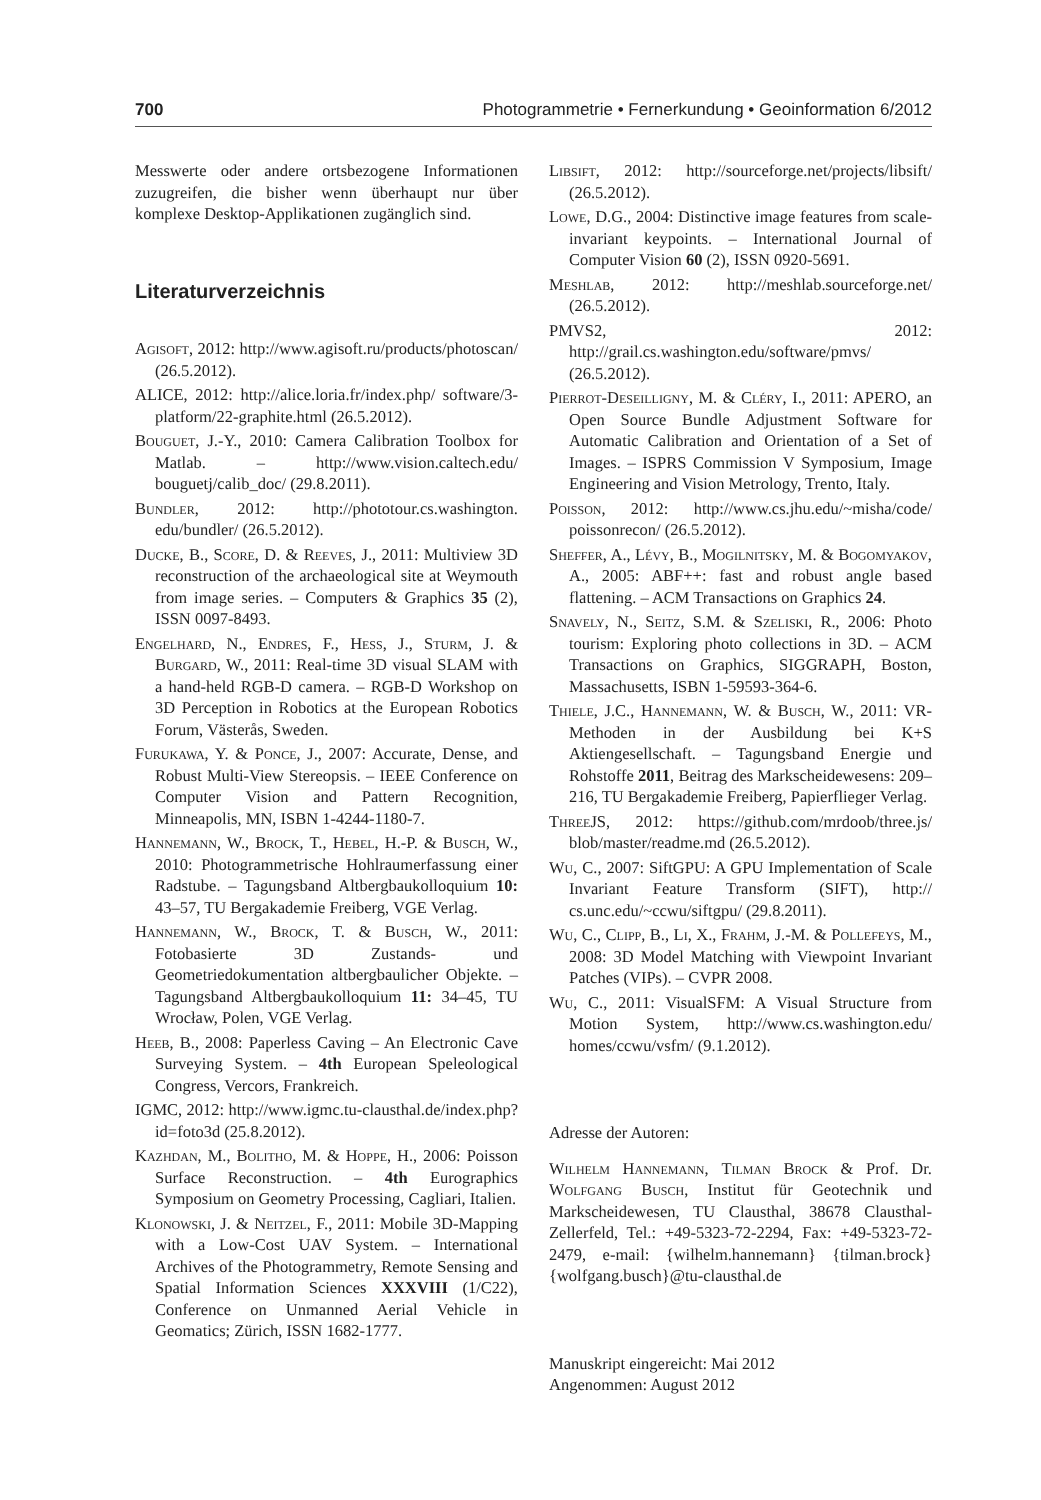700 Photogrammetrie • Fernerkundung • Geoinformation 6/2012
Messwerte oder andere ortsbezogene Informationen zuzugreifen, die bisher wenn überhaupt nur über komplexe Desktop-Applikationen zugänglich sind.
Literaturverzeichnis
Agisoft, 2012: http://www.agisoft.ru/products/photoscan/ (26.5.2012).
ALICE, 2012: http://alice.loria.fr/index.php/ software/3-platform/22-graphite.html (26.5.2012).
Bouguet, J.-Y., 2010: Camera Calibration Toolbox for Matlab. – http://www.vision.caltech.edu/ bouguetj/calib_doc/ (29.8.2011).
Bundler, 2012: http://phototour.cs.washington. edu/bundler/ (26.5.2012).
Ducke, B., Score, D. & Reeves, J., 2011: Multiview 3D reconstruction of the archaeological site at Weymouth from image series. – Computers & Graphics 35 (2), ISSN 0097-8493.
Engelhard, N., Endres, F., Hess, J., Sturm, J. & Burgard, W., 2011: Real-time 3D visual SLAM with a hand-held RGB-D camera. – RGB-D Workshop on 3D Perception in Robotics at the European Robotics Forum, Västerås, Sweden.
Furukawa, Y. & Ponce, J., 2007: Accurate, Dense, and Robust Multi-View Stereopsis. – IEEE Conference on Computer Vision and Pattern Recognition, Minneapolis, MN, ISBN 1-4244-1180-7.
Hannemann, W., Brock, T., Hebel, H.-P. & Busch, W., 2010: Photogrammetrische Hohlraumerfassung einer Radstube. – Tagungsband Altbergbaukolloquium 10: 43–57, TU Bergakademie Freiberg, VGE Verlag.
Hannemann, W., Brock, T. & Busch, W., 2011: Fotobasierte 3D Zustands- und Geometriedokumentation altbergbaulicher Objekte. – Tagungsband Altbergbaukolloquium 11: 34–45, TU Wrocław, Polen, VGE Verlag.
Heeb, B., 2008: Paperless Caving – An Electronic Cave Surveying System. – 4th European Speleological Congress, Vercors, Frankreich.
IGMC, 2012: http://www.igmc.tu-clausthal.de/index.php?id=foto3d (25.8.2012).
Kazhdan, M., Bolitho, M. & Hoppe, H., 2006: Poisson Surface Reconstruction. – 4th Eurographics Symposium on Geometry Processing, Cagliari, Italien.
Klonowski, J. & Neitzel, F., 2011: Mobile 3D-Mapping with a Low-Cost UAV System. – International Archives of the Photogrammetry, Remote Sensing and Spatial Information Sciences XXXVIII (1/C22), Conference on Unmanned Aerial Vehicle in Geomatics; Zürich, ISSN 1682-1777.
Libsift, 2012: http://sourceforge.net/projects/libsift/ (26.5.2012).
Lowe, D.G., 2004: Distinctive image features from scale-invariant keypoints. – International Journal of Computer Vision 60 (2), ISSN 0920-5691.
Meshlab, 2012: http://meshlab.sourceforge.net/ (26.5.2012).
PMVS2, 2012: http://grail.cs.washington.edu/software/pmvs/ (26.5.2012).
Pierrot-Deseilligny, M. & Cléry, I., 2011: APERO, an Open Source Bundle Adjustment Software for Automatic Calibration and Orientation of a Set of Images. – ISPRS Commission V Symposium, Image Engineering and Vision Metrology, Trento, Italy.
Poisson, 2012: http://www.cs.jhu.edu/~misha/code/ poissonrecon/ (26.5.2012).
Sheffer, A., Lévy, B., Mogilnitsky, M. & Bogomyakov, A., 2005: ABF++: fast and robust angle based flattening. – ACM Transactions on Graphics 24.
Snavely, N., Seitz, S.M. & Szeliski, R., 2006: Photo tourism: Exploring photo collections in 3D. – ACM Transactions on Graphics, SIGGRAPH, Boston, Massachusetts, ISBN 1-59593-364-6.
Thiele, J.C., Hannemann, W. & Busch, W., 2011: VR-Methoden in der Ausbildung bei K+S Aktiengesellschaft. – Tagungsband Energie und Rohstoffe 2011, Beitrag des Markscheidewesens: 209–216, TU Bergakademie Freiberg, Papierflieger Verlag.
Three JS, 2012: https://github.com/mrdoob/three.js/ blob/master/readme.md (26.5.2012).
Wu, C., 2007: SiftGPU: A GPU Implementation of Scale Invariant Feature Transform (SIFT), http:// cs.unc.edu/~ccwu/siftgpu/ (29.8.2011).
Wu, C., Clipp, B., Li, X., Frahm, J.-M. & Pollefeys, M., 2008: 3D Model Matching with Viewpoint Invariant Patches (VIPs). – CVPR 2008.
Wu, C., 2011: VisualSFM: A Visual Structure from Motion System, http://www.cs.washington.edu/ homes/ccwu/vsfm/ (9.1.2012).
Adresse der Autoren:
Wilhelm Hannemann, Tilman Brock & Prof. Dr. Wolfgang Busch, Institut für Geotechnik und Markscheidewesen, TU Clausthal, 38678 Clausthal-Zellerfeld, Tel.: +49-5323-72-2294, Fax: +49-5323-72-2479, e-mail: {wilhelm.hannemann} {tilman.brock}{wolfgang.busch}@tu-clausthal.de
Manuskript eingereicht: Mai 2012
Angenommen: August 2012